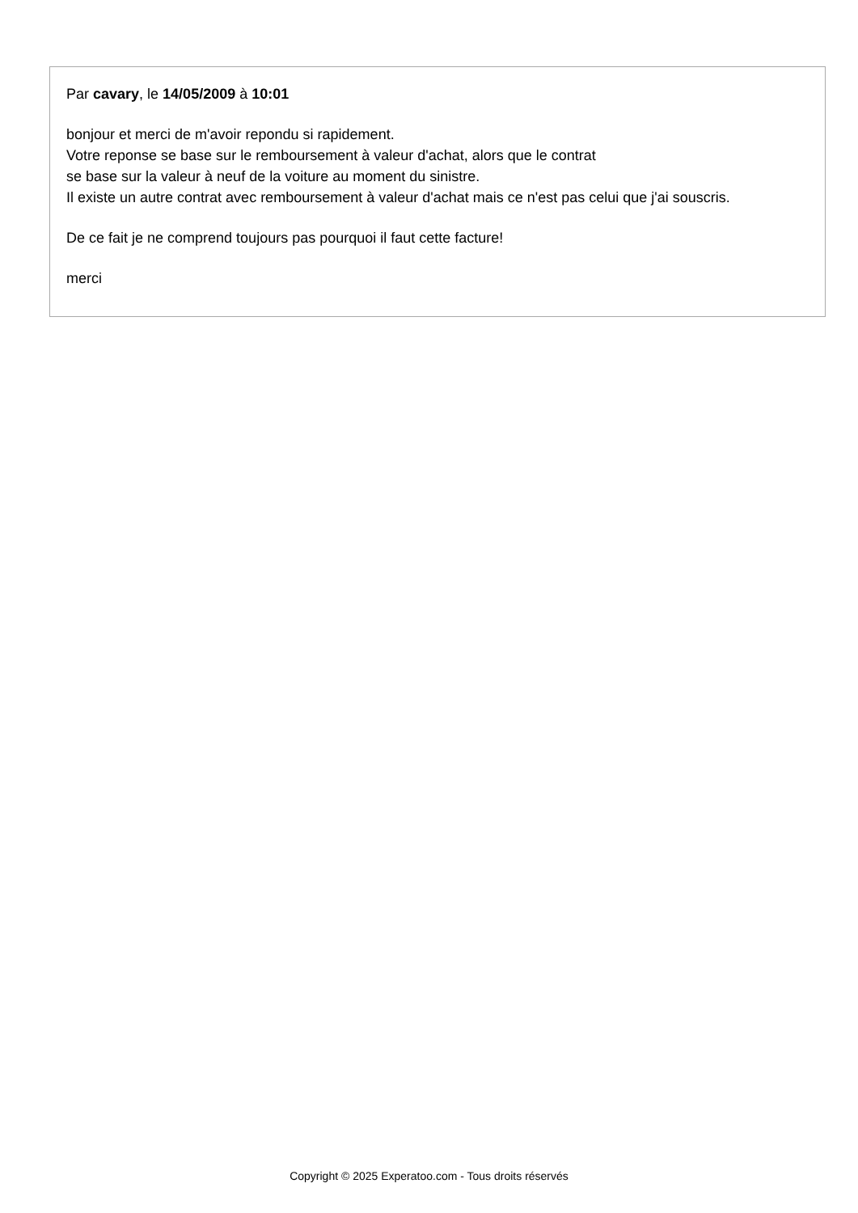Par cavary, le 14/05/2009 à 10:01
bonjour et merci de m'avoir repondu si rapidement.
Votre reponse se base sur le remboursement à valeur d'achat, alors que le contrat
se base sur la valeur à neuf de la voiture au moment du sinistre.
Il existe un autre contrat avec remboursement à valeur d'achat mais ce n'est pas celui que j'ai souscris.
De ce fait je ne comprend toujours pas pourquoi il faut cette facture!
merci
Copyright © 2025 Experatoo.com - Tous droits réservés